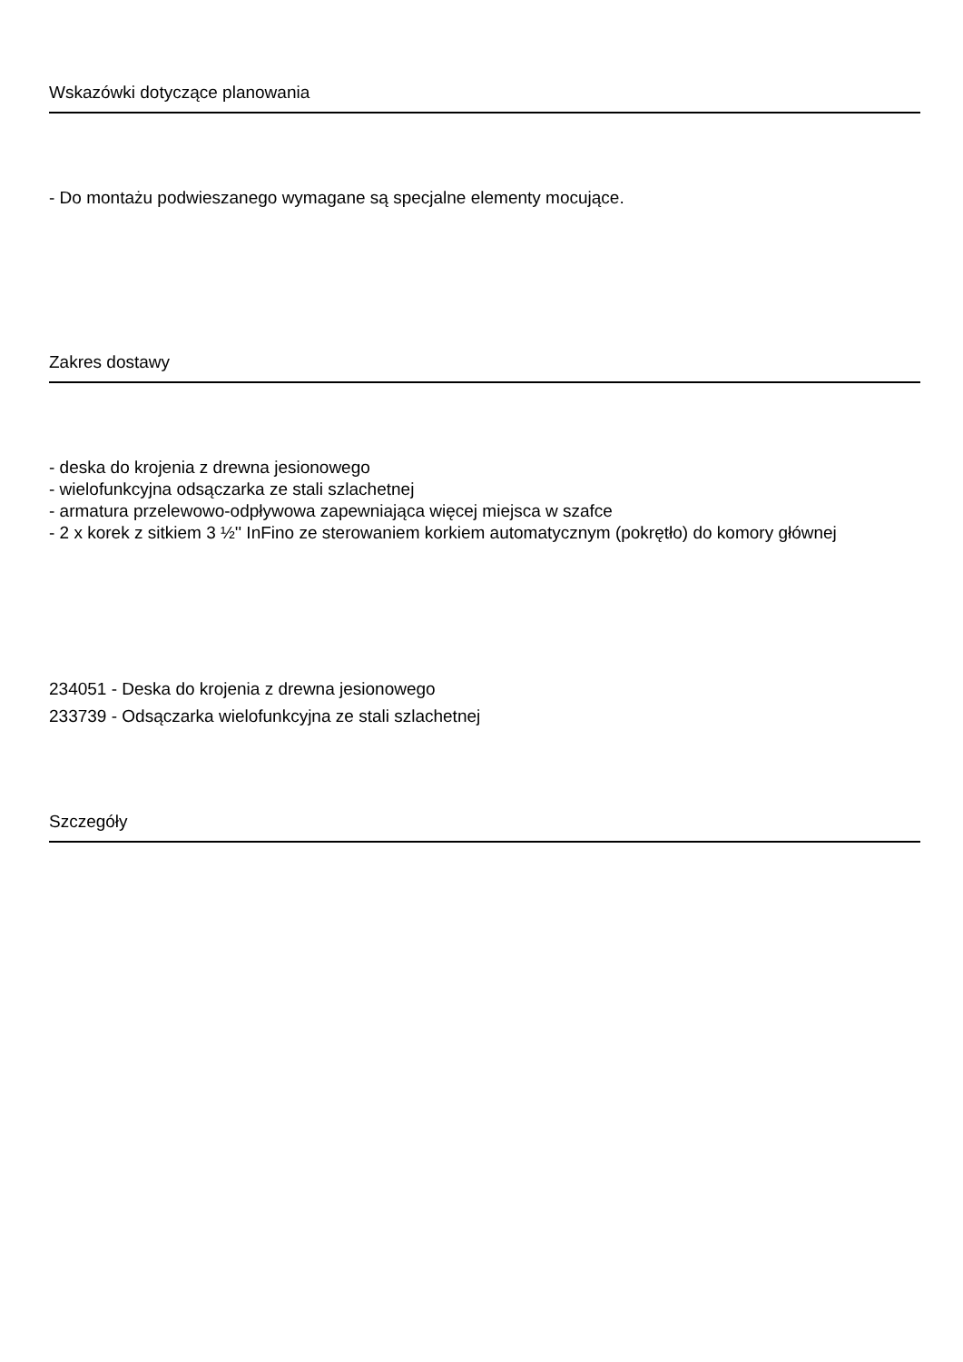Wskazówki dotyczące planowania
- Do montażu podwieszanego wymagane są specjalne elementy mocujące.
Zakres dostawy
- deska do krojenia z drewna jesionowego
- wielofunkcyjna odsączarka ze stali szlachetnej
- armatura przelewowo-odpływowa zapewniająca więcej miejsca w szafce
- 2 x korek z sitkiem 3 ½'' InFino ze sterowaniem korkiem automatycznym (pokrętło) do komory głównej
234051 - Deska do krojenia z drewna jesionowego
233739 - Odsączarka wielofunkcyjna ze stali szlachetnej
Szczegóły